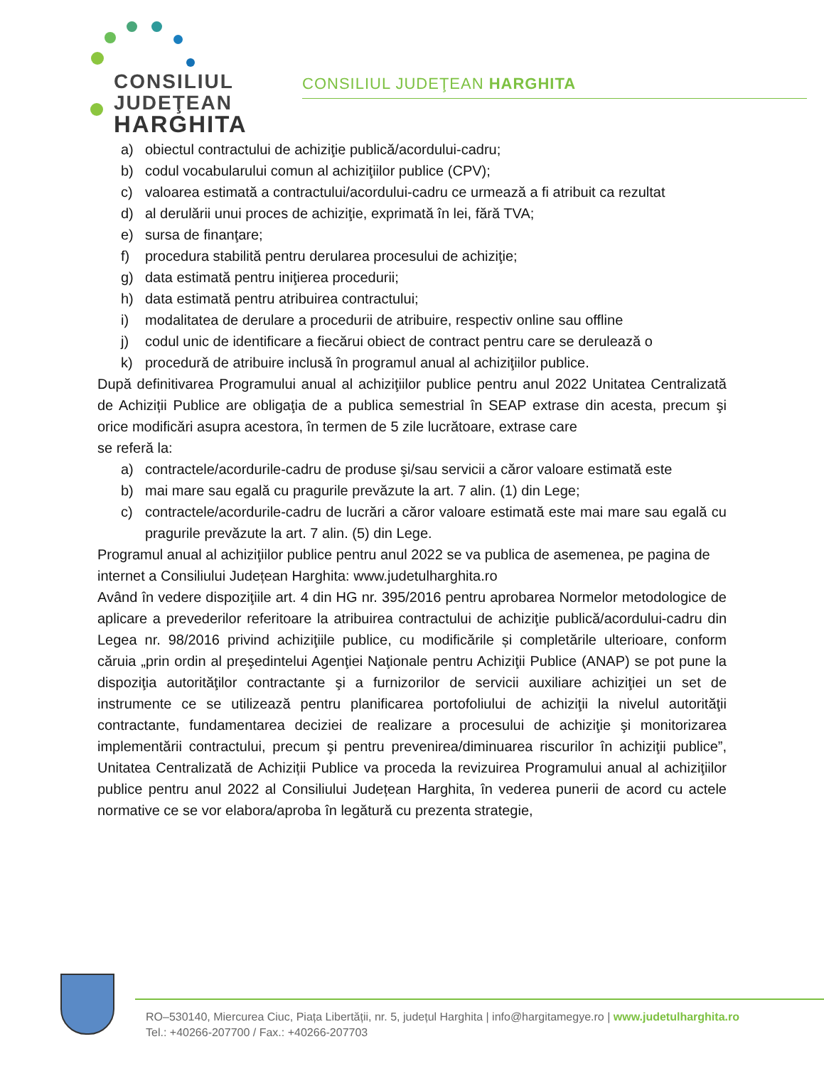CONSILIUL
JUDEŢEAN
HARGHITA
CONSILIUL JUDEŢEAN HARGHITA
a) obiectul contractului de achiziţie publică/acordului-cadru;
b) codul vocabularului comun al achiziţiilor publice (CPV);
c) valoarea estimată a contractului/acordului-cadru ce urmează a fi atribuit ca rezultat
d) al derulării unui proces de achiziţie, exprimată în lei, fără TVA;
e) sursa de finanţare;
f) procedura stabilită pentru derularea procesului de achiziţie;
g) data estimată pentru iniţierea procedurii;
h) data estimată pentru atribuirea contractului;
i) modalitatea de derulare a procedurii de atribuire, respectiv online sau offline
j) codul unic de identificare a fiecărui obiect de contract pentru care se derulează o
k) procedură de atribuire inclusă în programul anual al achiziţiilor publice.
După definitivarea Programului anual al achiziţiilor publice pentru anul 2022 Unitatea Centralizată de Achiziții Publice are obligaţia de a publica semestrial în SEAP extrase din acesta, precum şi orice modificări asupra acestora, în termen de 5 zile lucrătoare, extrase care
se referă la:
a) contractele/acordurile-cadru de produse şi/sau servicii a căror valoare estimată este
b) mai mare sau egală cu pragurile prevăzute la art. 7 alin. (1) din Lege;
c) contractele/acordurile-cadru de lucrări a căror valoare estimată este mai mare sau egală cu pragurile prevăzute la art. 7 alin. (5) din Lege.
Programul anual al achiziţiilor publice pentru anul 2022 se va publica de asemenea, pe pagina de internet a Consiliului Județean Harghita: www.judetulharghita.ro
Având în vedere dispoziţiile art. 4 din HG nr. 395/2016 pentru aprobarea Normelor metodologice de aplicare a prevederilor referitoare la atribuirea contractului de achiziţie publică/acordului-cadru din Legea nr. 98/2016 privind achiziţiile publice, cu modificările și completările ulterioare, conform căruia „prin ordin al preşedintelui Agenţiei Naţionale pentru Achiziţii Publice (ANAP) se pot pune la dispoziţia autorităţilor contractante şi a furnizorilor de servicii auxiliare achiziţiei un set de instrumente ce se utilizează pentru planificarea portofoliului de achiziţii la nivelul autorităţii contractante, fundamentarea deciziei de realizare a procesului de achiziţie şi monitorizarea implementării contractului, precum şi pentru prevenirea/diminuarea riscurilor în achiziţii publice”, Unitatea Centralizată de Achiziții Publice va proceda la revizuirea Programului anual al achiziţiilor publice pentru anul 2022 al Consiliului Județean Harghita, în vederea punerii de acord cu actele normative ce se vor elabora/aproba în legătură cu prezenta strategie,
RO–530140, Miercurea Ciuc, Piața Libertății, nr. 5, județul Harghita | info@hargitamegye.ro | www.judetulharghita.ro
Tel.: +40266-207700 / Fax.: +40266-207703